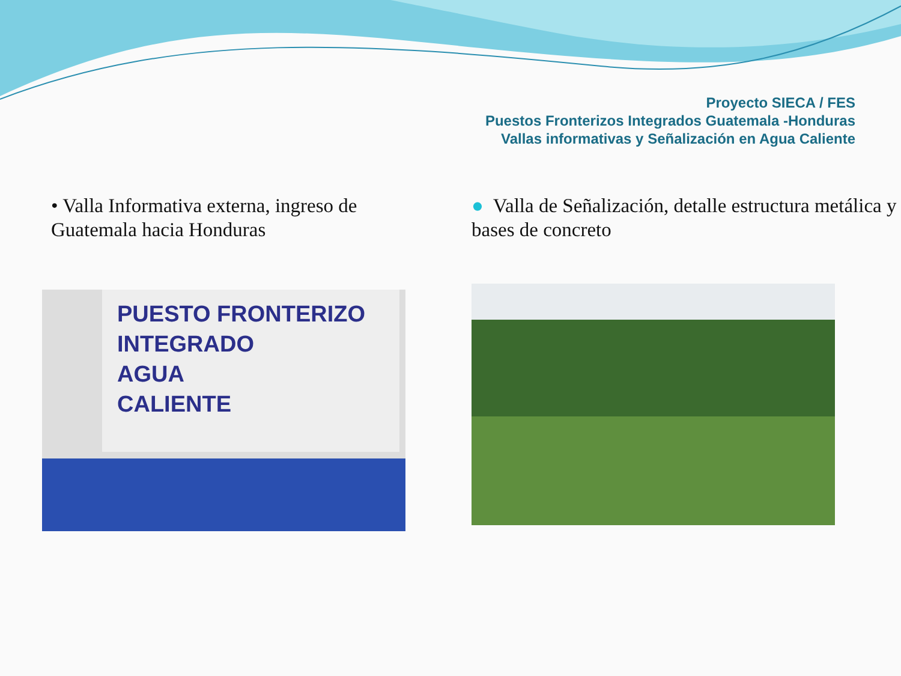Proyecto SIECA / FES
Puestos Fronterizos Integrados Guatemala -Honduras
Vallas informativas y Señalización en Agua Caliente
• Valla Informativa externa, ingreso de Guatemala hacia Honduras
PUESTO FRONTERIZO
INTEGRADO
AGUA
CALIENTE
● Valla de Señalización, detalle estructura metálica y bases de concreto